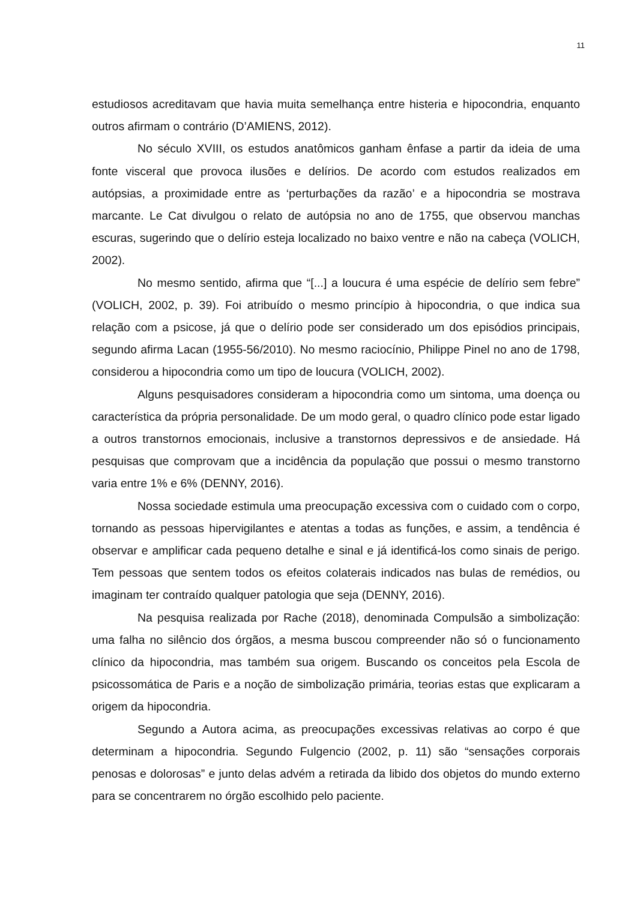11
estudiosos acreditavam que havia muita semelhança entre histeria e hipocondria, enquanto outros afirmam o contrário (D’AMIENS, 2012).
No século XVIII, os estudos anatômicos ganham ênfase a partir da ideia de uma fonte visceral que provoca ilusões e delírios. De acordo com estudos realizados em autópsias, a proximidade entre as ‘perturbações da razão’ e a hipocondria se mostrava marcante. Le Cat divulgou o relato de autópsia no ano de 1755, que observou manchas escuras, sugerindo que o delírio esteja localizado no baixo ventre e não na cabeça (VOLICH, 2002).
No mesmo sentido, afirma que “[...] a loucura é uma espécie de delírio sem febre” (VOLICH, 2002, p. 39). Foi atribuído o mesmo princípio à hipocondria, o que indica sua relação com a psicose, já que o delírio pode ser considerado um dos episódios principais, segundo afirma Lacan (1955-56/2010). No mesmo raciocínio, Philippe Pinel no ano de 1798, considerou a hipocondria como um tipo de loucura (VOLICH, 2002).
Alguns pesquisadores consideram a hipocondria como um sintoma, uma doença ou característica da própria personalidade. De um modo geral, o quadro clínico pode estar ligado a outros transtornos emocionais, inclusive a transtornos depressivos e de ansiedade. Há pesquisas que comprovam que a incidência da população que possui o mesmo transtorno varia entre 1% e 6% (DENNY, 2016).
Nossa sociedade estimula uma preocupação excessiva com o cuidado com o corpo, tornando as pessoas hipervigilantes e atentas a todas as funções, e assim, a tendência é observar e amplificar cada pequeno detalhe e sinal e já identificá-los como sinais de perigo. Tem pessoas que sentem todos os efeitos colaterais indicados nas bulas de remédios, ou imaginam ter contraído qualquer patologia que seja (DENNY, 2016).
Na pesquisa realizada por Rache (2018), denominada Compulsão a simbolização: uma falha no silêncio dos órgãos, a mesma buscou compreender não só o funcionamento clínico da hipocondria, mas também sua origem. Buscando os conceitos pela Escola de psicossomática de Paris e a noção de simbolização primária, teorias estas que explicaram a origem da hipocondria.
Segundo a Autora acima, as preocupações excessivas relativas ao corpo é que determinam a hipocondria. Segundo Fulgencio (2002, p. 11) são “sensações corporais penosas e dolorosas” e junto delas advém a retirada da libido dos objetos do mundo externo para se concentrarem no órgão escolhido pelo paciente.